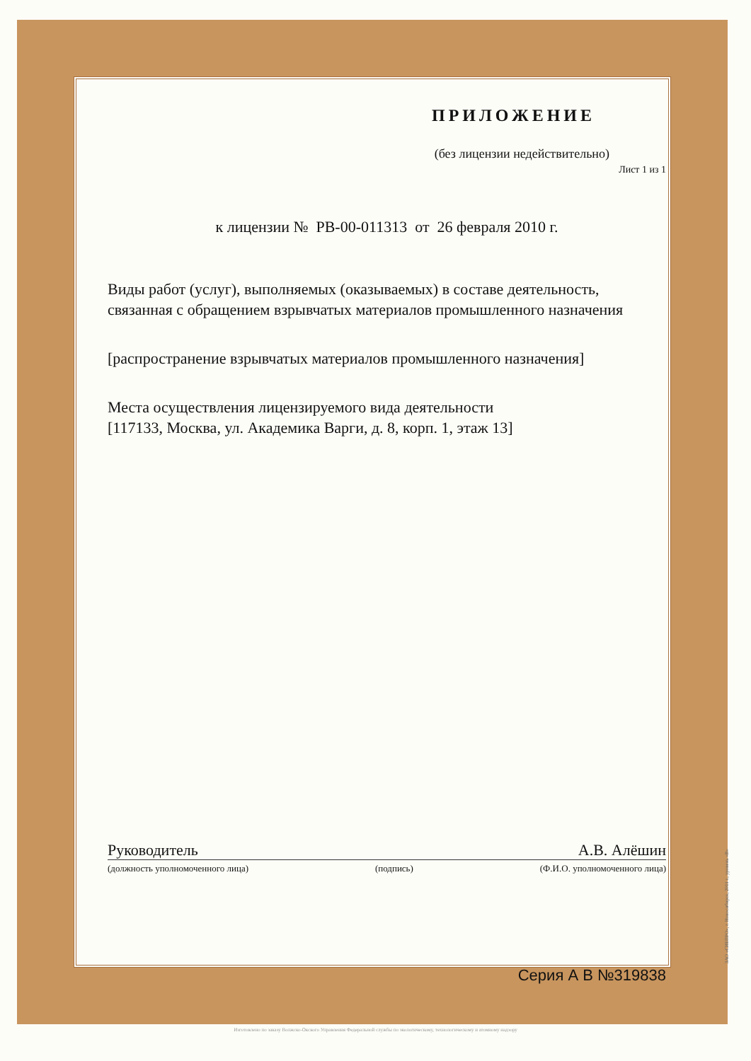ПРИЛОЖЕНИЕ
(без лицензии недействительно)
Лист 1 из 1
к лицензии № РВ-00-011313 от 26 февраля 2010 г.
Виды работ (услуг), выполняемых (оказываемых) в составе деятельность, связанная с обращением взрывчатых материалов промышленного назначения
[распространение взрывчатых материалов промышленного назначения]
Места осуществления лицензируемого вида деятельности
[117133, Москва, ул. Академика Варги, д. 8, корп. 1, этаж 13]
Руководитель А.В. Алёшин
(должность уполномоченного лица) (подпись) (Ф.И.О. уполномоченного лица)
Серия А В №319838
ЗАО «СИБПРО», г. Новосибирск, 2011 г., уровень «В»
Изготовлено по заказу Волжско-Окского Управления Федеральной службы по экологическому, технологическому и атомному надзору